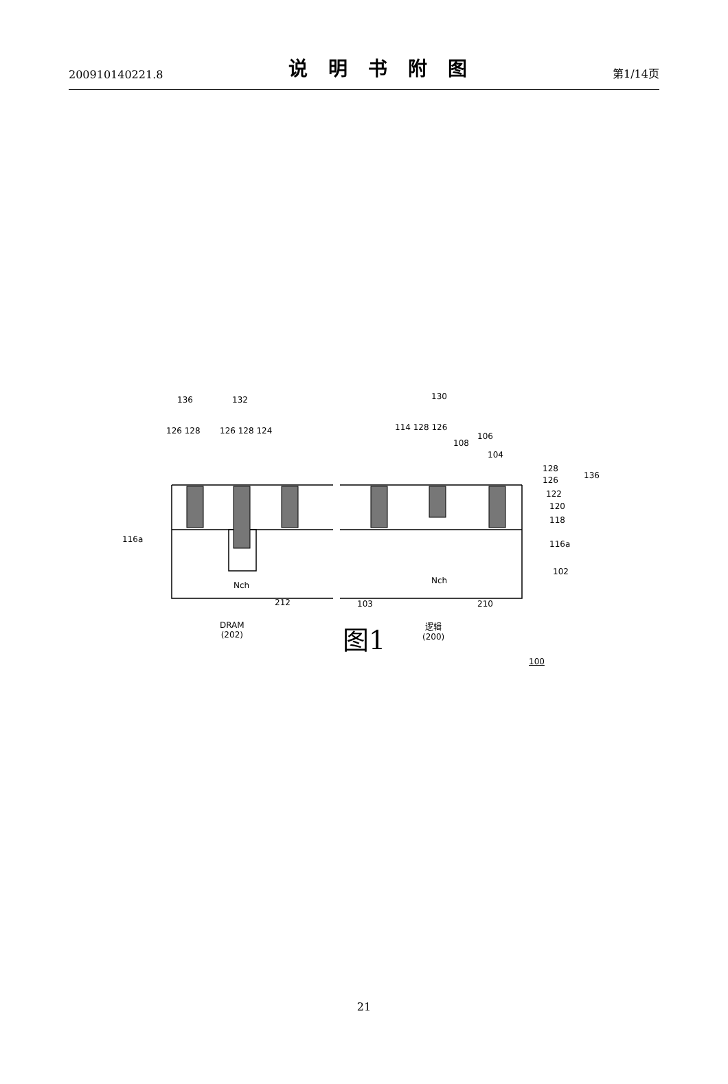200910140221.8 说明书附图 第1/14页
136
132
130
126 128
126 128 124
114 128 126
106
108
104
128
136
126
122
120
118
116a
116a
102
Nch
Nch
212
103
210
DRAM
(202)
逻辑
(200)
100
图1
21